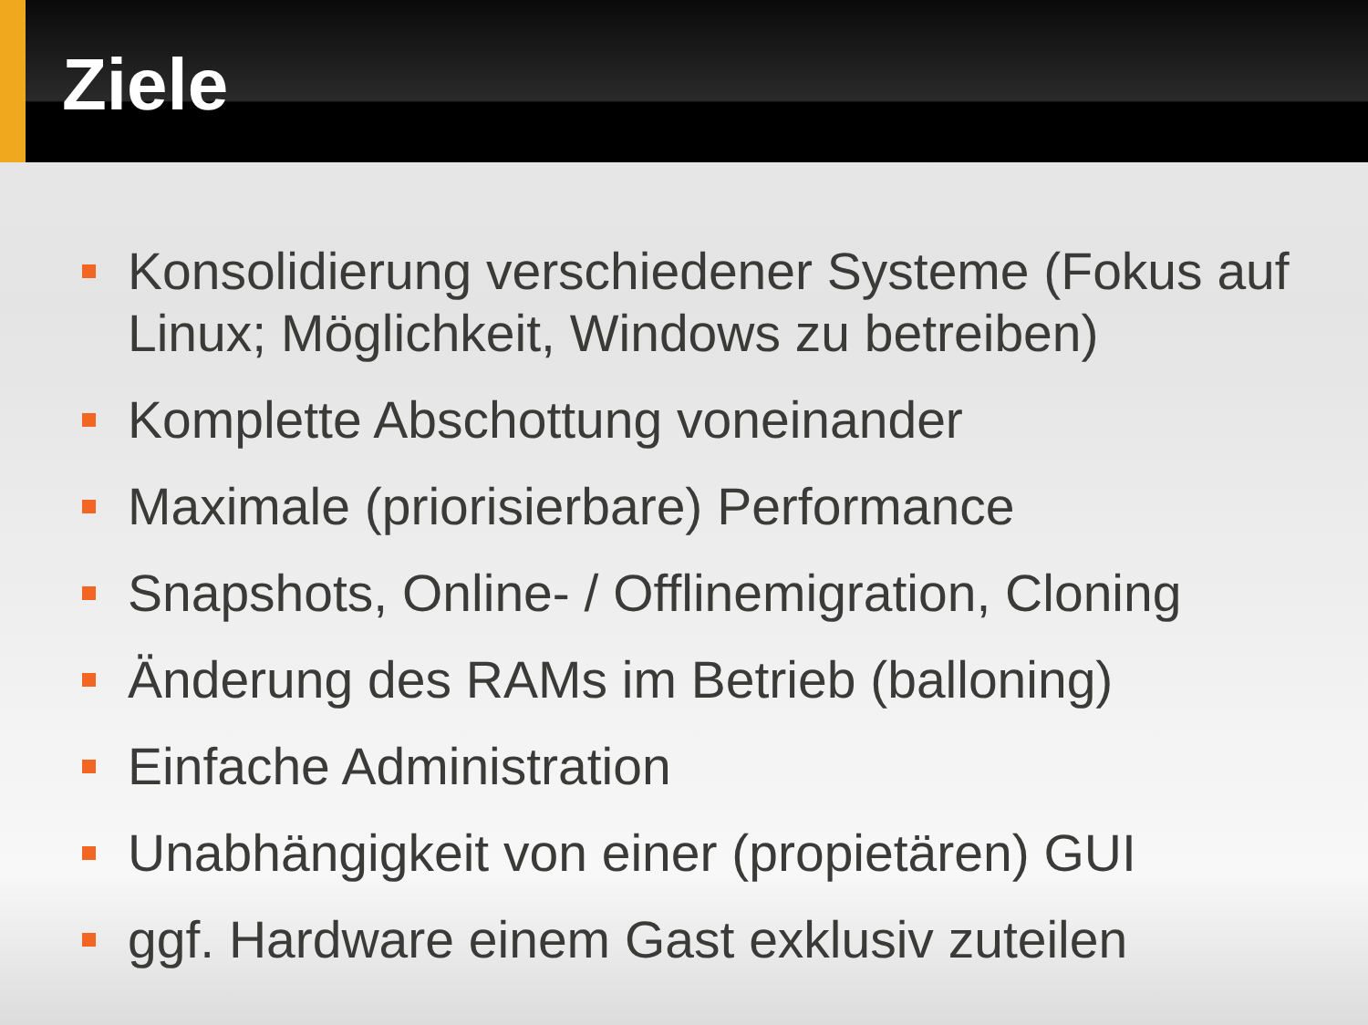Ziele
Konsolidierung verschiedener Systeme (Fokus auf Linux; Möglichkeit, Windows zu betreiben)
Komplette Abschottung voneinander
Maximale (priorisierbare) Performance
Snapshots, Online- / Offlinemigration, Cloning
Änderung des RAMs im Betrieb (balloning)
Einfache Administration
Unabhängigkeit von einer (propietären) GUI
ggf. Hardware einem Gast exklusiv zuteilen